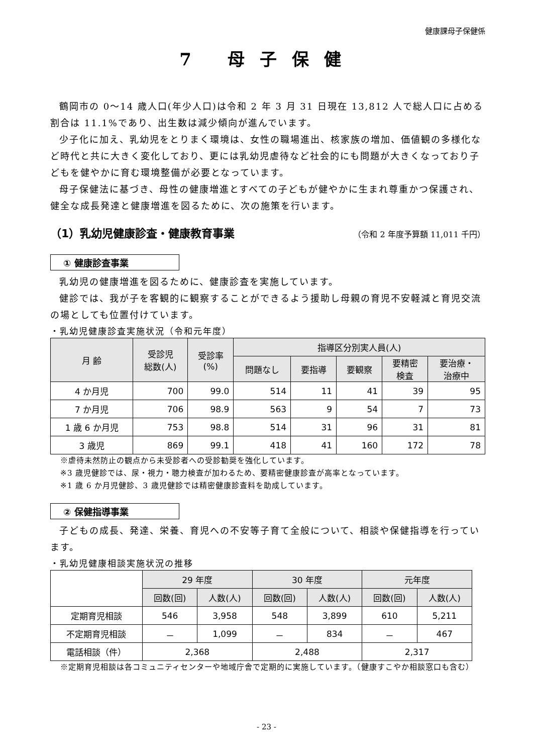健康課母子保健係
7 母子保健
鶴岡市の 0～14 歳人口(年少人口)は令和 2 年 3 月 31 日現在 13,812 人で総人口に占める割合は 11.1%であり、出生数は減少傾向が進んでいます。
少子化に加え、乳幼児をとりまく環境は、女性の職場進出、核家族の増加、価値観の多様化など時代と共に大きく変化しており、更には乳幼児虐待など社会的にも問題が大きくなっており子どもを健やかに育む環境整備が必要となっています。
母子保健法に基づき、母性の健康増進とすべての子どもが健やかに生まれ尊重かつ保護され、健全な成長発達と健康増進を図るために、次の施策を行います。
（1）乳幼児健康診査・健康教育事業 （令和 2 年度予算額 11,011 千円）
① 健康診査事業
乳幼児の健康増進を図るために、健康診査を実施しています。
健診では、我が子を客観的に観察することができるよう援助し母親の育児不安軽減と育児交流の場としても位置付けています。
・乳幼児健康診査実施状況（令和元年度）
| 月 齢 | 受診児 総数(人) | 受診率 (%) | 指導区分別実人員(人) | | | | |
| --- | --- | --- | --- | --- | --- | --- | --- |
| | | | 問題なし | 要指導 | 要観察 | 要精密 検査 | 要治療・ 治療中 |
| 4 か月児 | 700 | 99.0 | 514 | 11 | 41 | 39 | 95 |
| 7 か月児 | 706 | 98.9 | 563 | 9 | 54 | 7 | 73 |
| 1 歳 6 か月児 | 753 | 98.8 | 514 | 31 | 96 | 31 | 81 |
| 3 歳児 | 869 | 99.1 | 418 | 41 | 160 | 172 | 78 |
※虐待未然防止の観点から未受診者への受診勧奨を強化しています。
※3 歳児健診では、尿・視力・聴力検査が加わるため、要精密健康診査が高率となっています。
※1 歳 6 か月児健診、3 歳児健診では精密健康診査料を助成しています。
② 保健指導事業
子どもの成長、発達、栄養、育児への不安等子育て全般について、相談や保健指導を行っています。
・乳幼児健康相談実施状況の推移
| | 29 年度 | | 30 年度 | | 元年度 | |
| --- | --- | --- | --- | --- | --- | --- |
| | 回数(回) | 人数(人) | 回数(回) | 人数(人) | 回数(回) | 人数(人) |
| 定期育児相談 | 546 | 3,958 | 548 | 3,899 | 610 | 5,211 |
| 不定期育児相談 | － | 1,099 | － | 834 | － | 467 |
| 電話相談（件） | 2,368 | | 2,488 | | 2,317 | |
※定期育児相談は各コミュニティセンターや地域庁舎で定期的に実施しています。（健康すこやか相談窓口も含む）
- 23 -